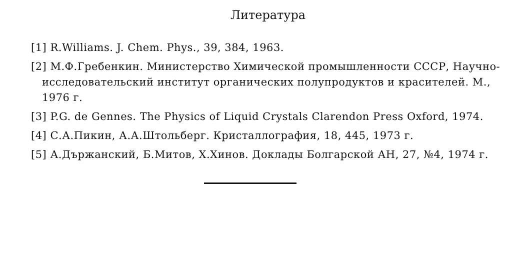Литература
[1] R.Williams. J. Chem. Phys., 39, 384, 1963.
[2] М.Ф.Гребенкин. Министерство Химической промышленности СССР, Научно-исследовательский институт органических полупродуктов и красителей. М., 1976 г.
[3] P.G. de Gennes. The Physics of Liquid Crystals Clarendon Press Oxford, 1974.
[4] С.А.Пикин, А.А.Штольберг. Кристаллография, 18, 445, 1973 г.
[5] А.Държанский, Б.Митов, Х.Хинов. Доклады Болгарской АН, 27, №4, 1974 г.